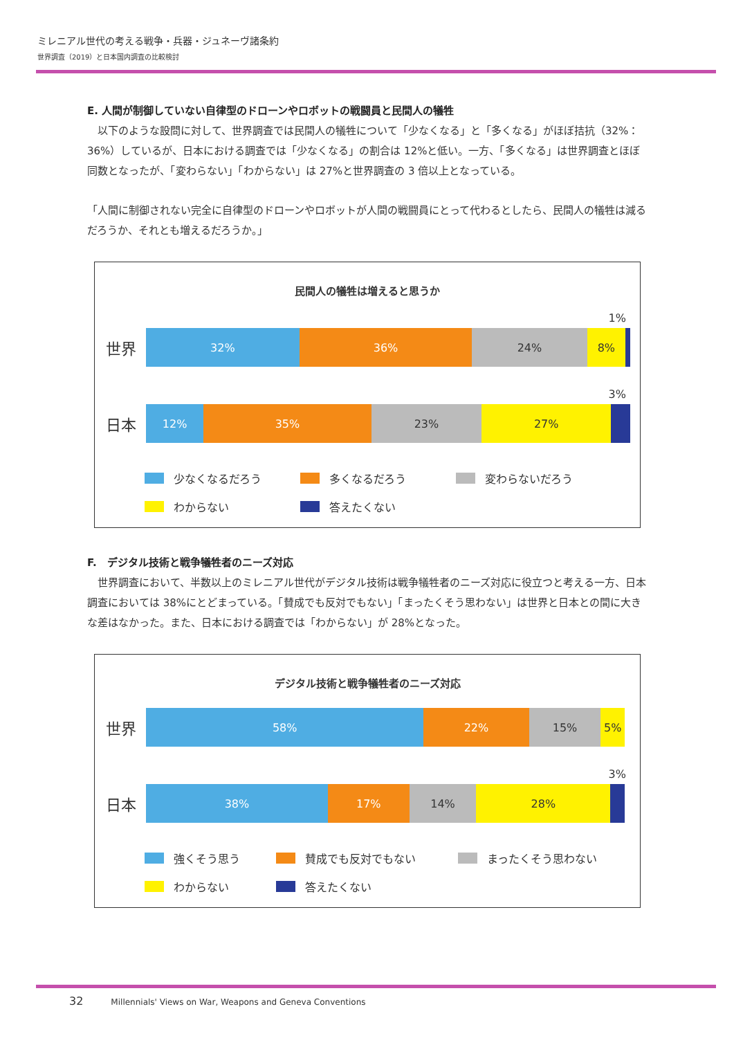ミレニアル世代の考える戦争・兵器・ジュネーヴ諸条約
世界調査（2019）と日本国内調査の比較検討
E. 人間が制御していない自律型のドローンやロボットの戦闘員と民間人の犠牲
　以下のような設問に対して、世界調査では民間人の犠牲について「少なくなる」と「多くなる」がほぼ拮抗（32%：36%）しているが、日本における調査では「少なくなる」の割合は 12%と低い。一方、「多くなる」は世界調査とほぼ同数となったが、「変わらない」「わからない」は 27%と世界調査の 3 倍以上となっている。
「人間に制御されない完全に自律型のドローンやロボットが人間の戦闘員にとって代わるとしたら、民間人の犠牲は減るだろうか、それとも増えるだろうか。」
民間人の犠牲は増えると思うか
1%
世界
32% 36% 24% 8%
3%
日本
12% 35% 23% 27%
少なくなるだろう 多くなるだろう 変わらないだろう わからない 答えたくない
F.　デジタル技術と戦争犠牲者のニーズ対応
　世界調査において、半数以上のミレニアル世代がデジタル技術は戦争犠牲者のニーズ対応に役立つと考える一方、日本調査においては 38%にとどまっている。「賛成でも反対でもない」「まったくそう思わない」は世界と日本との間に大きな差はなかった。また、日本における調査では「わからない」が 28%となった。
デジタル技術と戦争犠牲者のニーズ対応
世界
58% 22% 15% 5%
3%
日本
38% 17% 14% 28%
強くそう思う 賛成でも反対でもない まったくそう思わない わからない 答えたくない
32 Millennials' Views on War, Weapons and Geneva Conventions